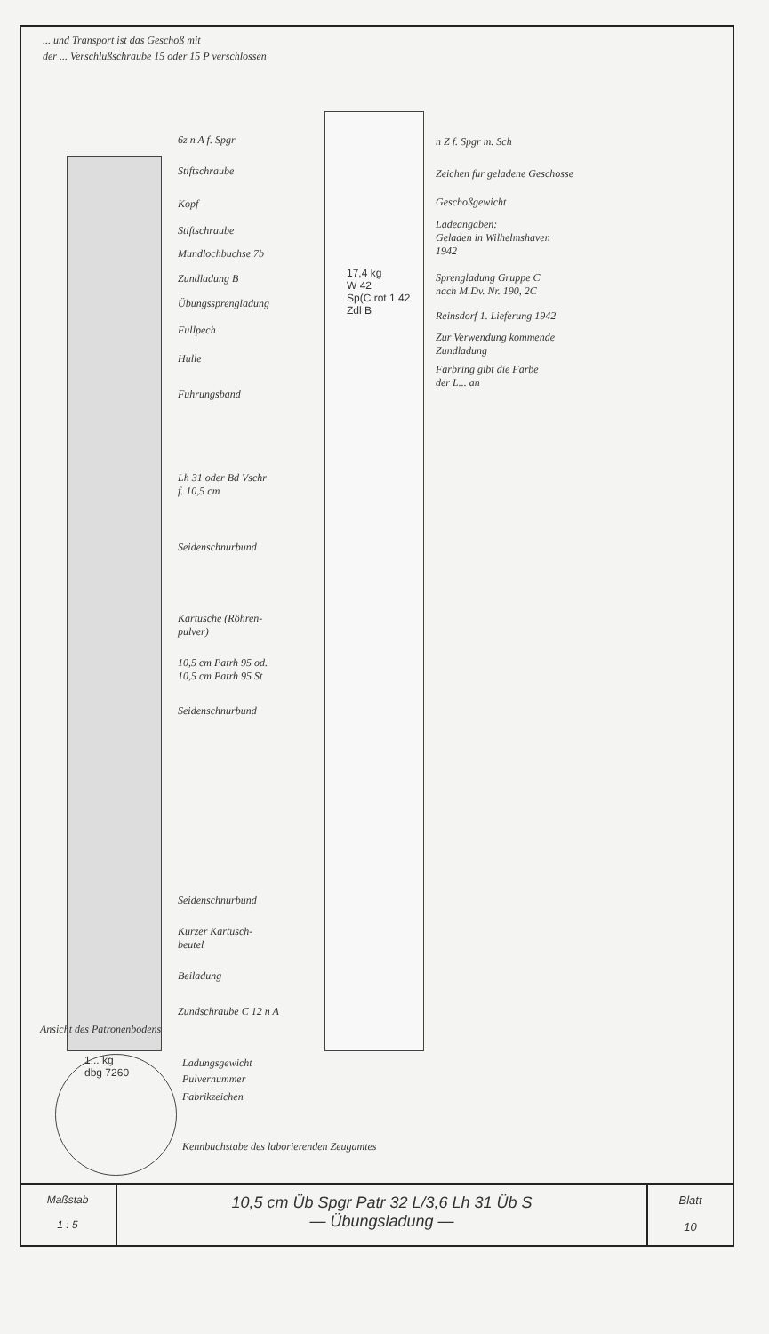... und Transport ist das Geschoß mit
der ... Verschlußschraube 15 oder 15 P verschlossen
6z n A f. Spgr
Stiftschraube
Kopf
Stiftschraube
Mundlochbuchse 7b
Zundladung B
Übungssprengladung
Fullpech
Hulle
Fuhrungsband
Lh 31 oder Bd Vschr
f. 10,5 cm
Seidenschnurbund
Kartusche (Röhren-
pulver)
10,5 cm Patrh 95 od.
10,5 cm Patrh 95 St
Seidenschnurbund
Seidenschnurbund
Kurzer Kartusch-
beutel
Beiladung
Zundschraube C 12 n A
17,4 kg
W 42
Sp(C rot 1.42
Zdl B
n Z f. Spgr m. Sch
Zeichen fur geladene Geschosse
Geschoßgewicht
Ladeangaben:
Geladen in Wilhelmshaven
1942
Sprengladung Gruppe C
nach M.Dv. Nr. 190, 2C
Reinsdorf 1. Lieferung 1942
Zur Verwendung kommende
Zundladung
Farbring gibt die Farbe
der L... an
Ansicht des Patronenbodens
1,.. kg
dbg 7260
Ladungsgewicht
Pulvernummer
Fabrikzeichen
Kennbuchstabe des laborierenden Zeugamtes
Maßstab
1 : 5
10,5 cm Üb Spgr Patr 32 L/3,6 Lh 31 Üb S
— Übungsladung —
Blatt
10